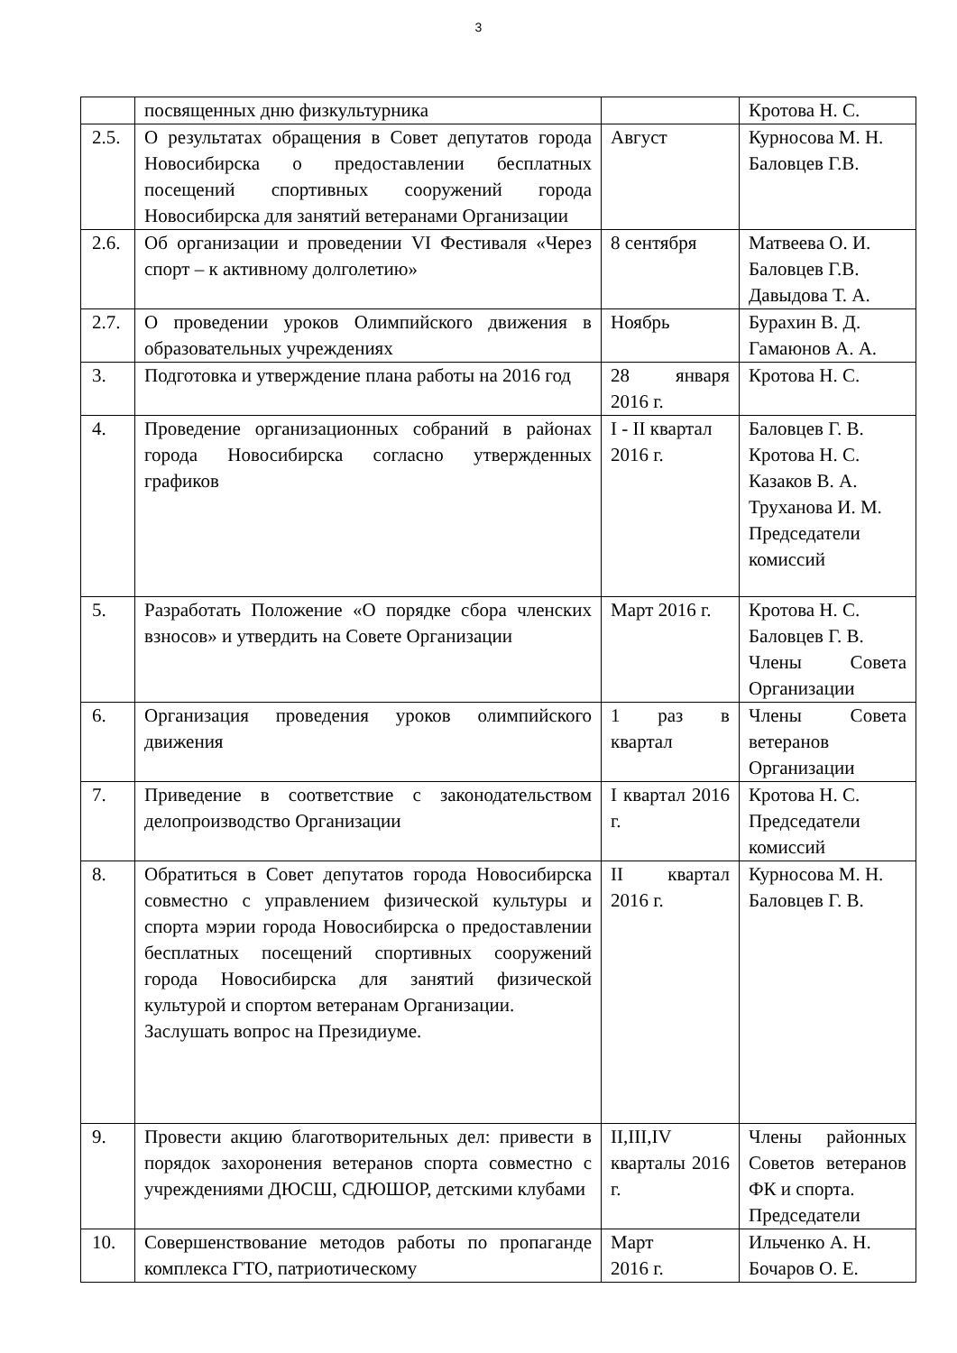3
| | посвященных дню физкультурника | | Кротова Н. С. |
| 2.5. | О результатах обращения в Совет депутатов города Новосибирска о предоставлении бесплатных посещений спортивных сооружений города Новосибирска для занятий ветеранами Организации | Август | Курносова М. Н. Баловцев Г.В. |
| 2.6. | Об организации и проведении VI Фестиваля «Через спорт – к активному долголетию» | 8 сентября | Матвеева О. И. Баловцев Г.В. Давыдова Т. А. |
| 2.7. | О проведении уроков Олимпийского движения в образовательных учреждениях | Ноябрь | Бурахин В. Д. Гамаюнов А. А. |
| 3. | Подготовка и утверждение плана работы на 2016 год | 28 января 2016 г. | Кротова Н. С. |
| 4. | Проведение организационных собраний в районах города Новосибирска согласно утвержденных графиков | I - II квартал 2016 г. | Баловцев Г. В. Кротова Н. С. Казаков В. А. Труханова И. М. Председатели комиссий |
| 5. | Разработать Положение «О порядке сбора членских взносов» и утвердить на Совете Организации | Март 2016 г. | Кротова Н. С. Баловцев Г. В. Члены Совета Организации |
| 6. | Организация проведения уроков олимпийского движения | 1 раз в квартал | Члены Совета ветеранов Организации |
| 7. | Приведение в соответствие с законодательством делопроизводство Организации | I квартал 2016 г. | Кротова Н. С. Председатели комиссий |
| 8. | Обратиться в Совет депутатов города Новосибирска совместно с управлением физической культуры и спорта мэрии города Новосибирска о предоставлении бесплатных посещений спортивных сооружений города Новосибирска для занятий физической культурой и спортом ветеранам Организации. Заслушать вопрос на Президиуме. | II квартал 2016 г. | Курносова М. Н. Баловцев Г. В. |
| 9. | Провести акцию благотворительных дел: привести в порядок захоронения ветеранов спорта совместно с учреждениями ДЮСШ, СДЮШОР, детскими клубами | II,III,IV кварталы 2016 г. | Члены районных Советов ветеранов ФК и спорта. Председатели |
| 10. | Совершенствование методов работы по пропаганде комплекса ГТО, патриотическому | Март 2016 г. | Ильченко А. Н. Бочаров О. Е. |